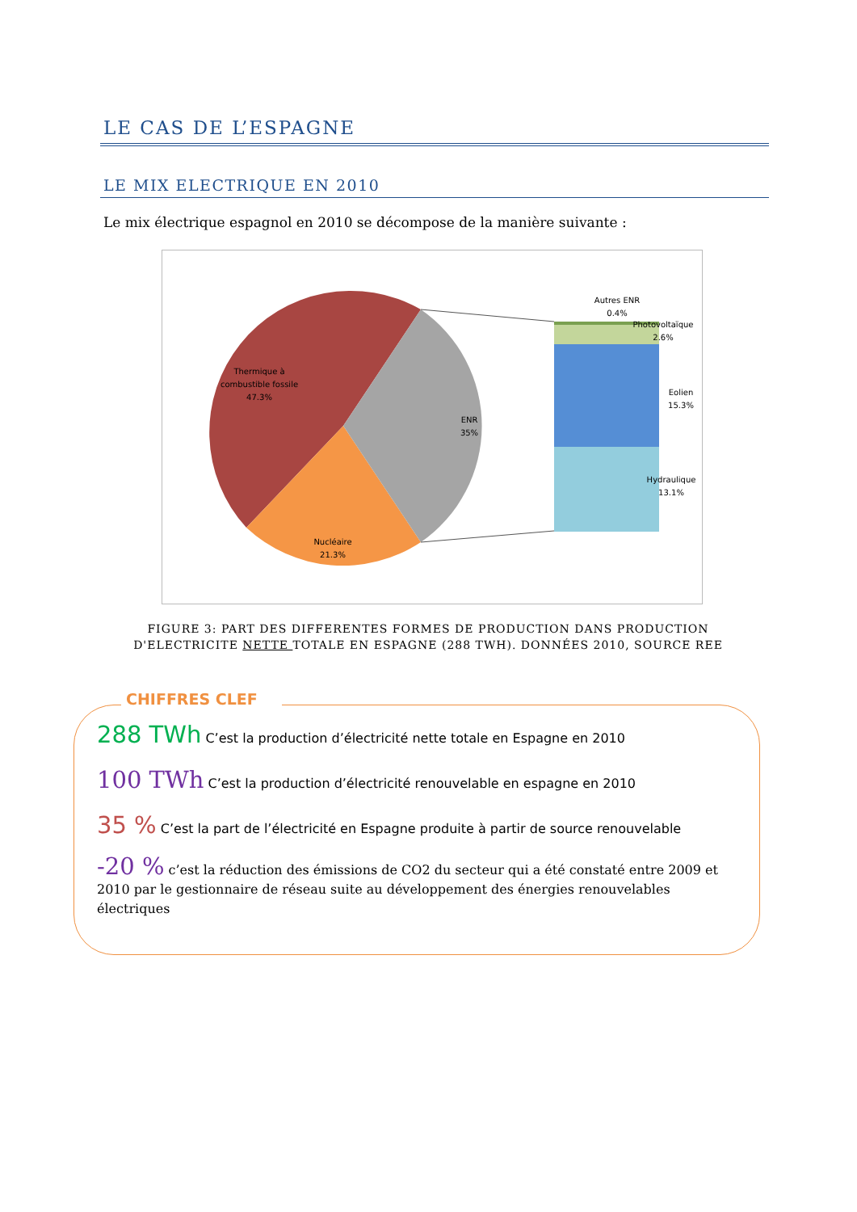LE CAS DE L’ESPAGNE
LE MIX ELECTRIQUE EN 2010
Le mix électrique espagnol en 2010 se décompose de la manière suivante :
Thermique à
combustible fossile
47.3%
ENR
35%
Nucléaire
21.3%
Autres ENR
0.4%
Photovoltaïque
2.6%
Eolien
15.3%
Hydraulique
13.1%
FIGURE 3: PART DES DIFFERENTES FORMES DE PRODUCTION DANS PRODUCTION D'ELECTRICITE NETTE TOTALE EN ESPAGNE (288 TWH). DONNÉES 2010, SOURCE REE
CHIFFRES CLEF
288 TWh C’est la production d’électricité nette totale en Espagne en 2010
100 TWh C’est la production d’électricité renouvelable en espagne en 2010
35 % C’est la part de l’électricité en Espagne produite à partir de source renouvelable
-20 % c’est la réduction des émissions de CO2 du secteur qui a été constaté entre 2009 et 2010 par le gestionnaire de réseau suite au développement des énergies renouvelables électriques